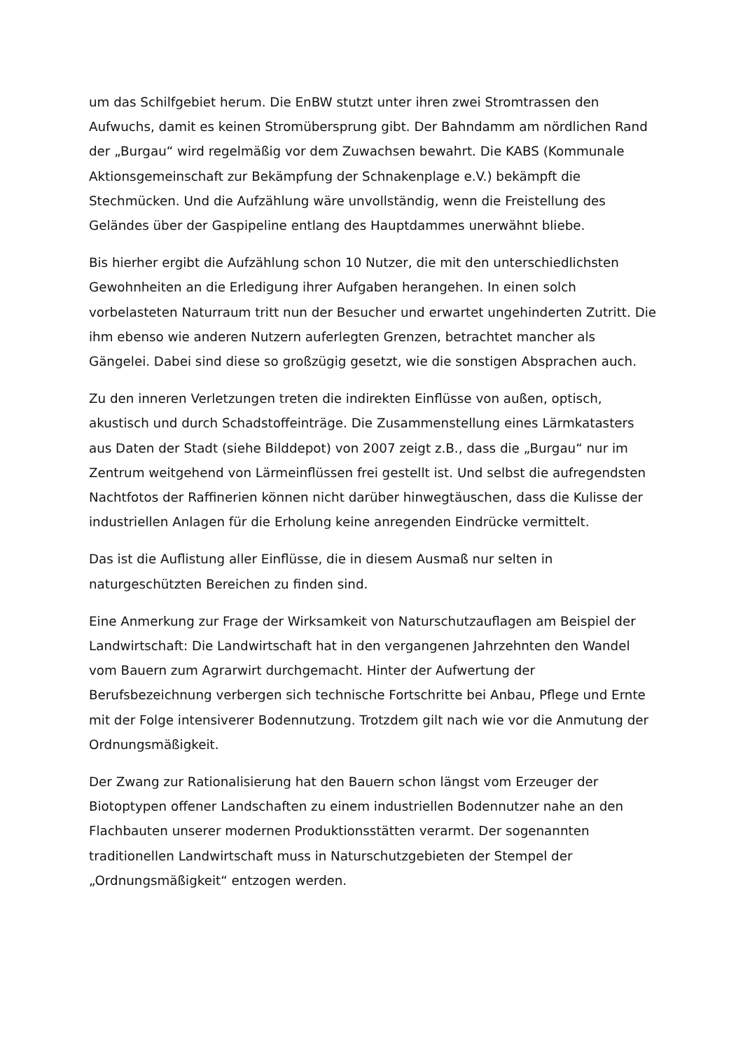um das Schilfgebiet herum. Die EnBW stutzt unter ihren zwei Stromtrassen den Aufwuchs, damit es keinen Stromübersprung gibt. Der Bahndamm am nördlichen Rand der „Burgau“ wird regelmäßig vor dem Zuwachsen bewahrt. Die KABS (Kommunale Aktionsgemeinschaft zur Bekämpfung der Schnakenplage e.V.) bekämpft die Stechmücken. Und die Aufzählung wäre unvollständig, wenn die Freistellung des Geländes über der Gaspipeline entlang des Hauptdammes unerwähnt bliebe.
Bis hierher ergibt die Aufzählung schon 10 Nutzer, die mit den unterschiedlichsten Gewohnheiten an die Erledigung ihrer Aufgaben herangehen. In einen solch vorbelasteten Naturraum tritt nun der Besucher und erwartet ungehinderten Zutritt. Die ihm ebenso wie anderen Nutzern auferlegten Grenzen, betrachtet mancher als Gängelei. Dabei sind diese so großzügig gesetzt, wie die sonstigen Absprachen auch.
Zu den inneren Verletzungen treten die indirekten Einflüsse von außen, optisch, akustisch und durch Schadstoffeinträge. Die Zusammenstellung eines Lärmkatasters aus Daten der Stadt (siehe Bilddepot) von 2007 zeigt z.B., dass die „Burgau“ nur im Zentrum weitgehend von Lärmeinflüssen frei gestellt ist. Und selbst die aufregendsten Nachtfotos der Raffinerien können nicht darüber hinwegtäuschen, dass die Kulisse der industriellen Anlagen für die Erholung keine anregenden Eindrücke vermittelt.
Das ist die Auflistung aller Einflüsse, die in diesem Ausmaß nur selten in naturgeschützten Bereichen zu finden sind.
Eine Anmerkung zur Frage der Wirksamkeit von Naturschutzauflagen am Beispiel der Landwirtschaft: Die Landwirtschaft hat in den vergangenen Jahrzehnten den Wandel vom Bauern zum Agrarwirt durchgemacht. Hinter der Aufwertung der Berufsbezeichnung verbergen sich technische Fortschritte bei Anbau, Pflege und Ernte mit der Folge intensiverer Bodennutzung. Trotzdem gilt nach wie vor die Anmutung der Ordnungsmäßigkeit.
Der Zwang zur Rationalisierung hat den Bauern schon längst vom Erzeuger der Biotoptypen offener Landschaften zu einem industriellen Bodennutzer nahe an den Flachbauten unserer modernen Produktionsstätten verarmt. Der sogenannten traditionellen Landwirtschaft muss in Naturschutzgebieten der Stempel der „Ordnungsmäßigkeit“ entzogen werden.